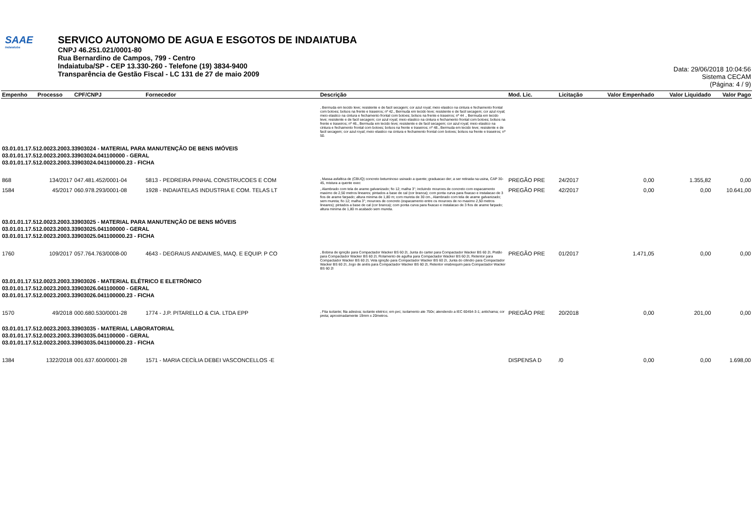SAAE
Indaiatuba
SERVICO AUTONOMO DE AGUA E ESGOTOS DE INDAIATUBA
CNPJ 46.251.021/0001-80
Rua Bernardino de Campos, 799 - Centro
Indaiatuba/SP - CEP 13.330-260 - Telefone (19) 3834-9400
Transparência de Gestão Fiscal - LC 131 de 27 de maio 2009
Data: 29/06/2018 10:04:56
Sistema CECAM
(Página: 4 / 9)
| Empenho | Processo | CPF/CNPJ | Fornecedor | Descrição | Mod. Lic. | Licitação | Valor Empenhado | Valor Liquidado | Valor Pago |
| --- | --- | --- | --- | --- | --- | --- | --- | --- | --- |
| | | | | , Bermuda em tecido leve; resistente e de facil secagem; cor azul royal; meio elastico na cintura e fechamento frontal com botoes; bolsos na frente e traseiros; nº 42., Bermuda em tecido leve; resistente e de facil secagem; cor azul royal; meio elastico na cintura e fechamento frontal com botoes; bolsos na frente e traseiros; nº 44 ., Bermuda em tecido leve; resistente e de facil secagem; cor azul royal; meio elastico na cintura e fechamento frontal com botoes; bolsos na frente e traseiros; nº 46., Bermuda em tecido leve; resistente e de facil secagem; cor azul royal; meio elastico na cintura e fechamento frontal com botoes; bolsos na frente e traseiros; nº 48., Bermuda em tecido leve; resistente e de facil secagem; cor azul royal; meio elastico na cintura e fechamento frontal com botoes; bolsos na frente e traseiros; nº 50. | | | | | |
| 03.01.01.17.512.0023.2003.33903024 - MATERIAL PARA MANUTENÇÃO DE BENS IMÓVEIS 03.01.01.17.512.0023.2003.33903024.041100000 - GERAL 03.01.01.17.512.0023.2003.33903024.041100000.23 - FICHA | | | | | | | | | |
| 868 | 134/2017 | 047.481.452/0001-04 | 5813 - PEDREIRA PINHAL CONSTRUCOES E COM | , Massa asfaltica de (CBUQ) concreto betuminoso usinado a quente; graduacao der; a ser retirada na usina, CAP 30-45, mistura a quente exec | PREGÃO PRE | 24/2017 | 0,00 | 1.355,82 | 0,00 |
| 1584 | 45/2017 | 060.978.293/0001-08 | 1928 - INDAIATELAS INDUSTRIA E COM. TELAS LT | , Alambrado com tela de arame galvanizado; fio 12; malha 3''; incluindo mouroes de concreto com espacamento maximo de 2,50 metros lineares; pintados a base de cal (cor branca); com ponta curva para fixacao e instalacao de 3 fios de arame farpado; altura minima de 1,80 m; com mureta de 30 cm., Alambrado com tela de arame galvanizado; sem mureta; fio 12; malha 3''; mouroes de concreto (espacamento entre os mouroes de no maximo 2,50 metros lineares); pintados a base de cal (cor branca); com ponta curva para fixacao e instalacao de 3 fios de arame farpado; altura minima de 1,80 m acabado sem mureta. | PREGÃO PRE | 42/2017 | 0,00 | 0,00 | 10.641,00 |
| 03.01.01.17.512.0023.2003.33903025 - MATERIAL PARA MANUTENÇÃO DE BENS MÓVEIS 03.01.01.17.512.0023.2003.33903025.041100000 - GERAL 03.01.01.17.512.0023.2003.33903025.041100000.23 - FICHA | | | | | | | | | |
| 1760 | 109/2017 | 057.764.763/0008-00 | 4643 - DEGRAUS ANDAIMES, MAQ. E EQUIP. P CO | , Bobina de ignição para Compactador Wacker BS 60 2I, Junta do carter para Compactador Wacker BS 60 2I, Pistão para Compactador Wacker BS 60 2I, Rolamento de agulha para Compactador Wacker BS 60 2I, Retentor para Compactador Wacker BS 60 2I, Vela ignição para Compactador Wacker BS 60 2I, Junta do cilindro para Compactador Wacker BS 60 2I, Jogo de anéis para Compactador Wacker BS 60 2I, Retentor virabrequim para Compactador Wacker BS 60 2I | PREGÃO PRE | 01/2017 | 1.471,05 | 0,00 | 0,00 |
| 03.01.01.17.512.0023.2003.33903026 - MATERIAL ELÉTRICO E ELETRÔNICO 03.01.01.17.512.0023.2003.33903026.041100000 - GERAL 03.01.01.17.512.0023.2003.33903026.041100000.23 - FICHA | | | | | | | | | |
| 1570 | 49/2018 | 000.680.530/0001-28 | 1774 - J.P. PITARELLO & CIA. LTDA EPP | , Fita isolante; fita adesiva; isolante eletrico; em pvc; isolamento ate 750v; atendendo a IEC 60454-3-1; antichama; cor preta; aproximadamente 19mm x 20metros. | PREGÃO PRE | 20/2018 | 0,00 | 201,00 | 0,00 |
| 03.01.01.17.512.0023.2003.33903035 - MATERIAL LABORATORIAL 03.01.01.17.512.0023.2003.33903035.041100000 - GERAL 03.01.01.17.512.0023.2003.33903035.041100000.23 - FICHA | | | | | | | | | |
| 1384 | 1322/2018 | 001.637.600/0001-28 | 1571 - MARIA CECÍLIA DEBEI VASCONCELLOS -E | | DISPENSA D | /0 | 0,00 | 0,00 | 1.698,00 |